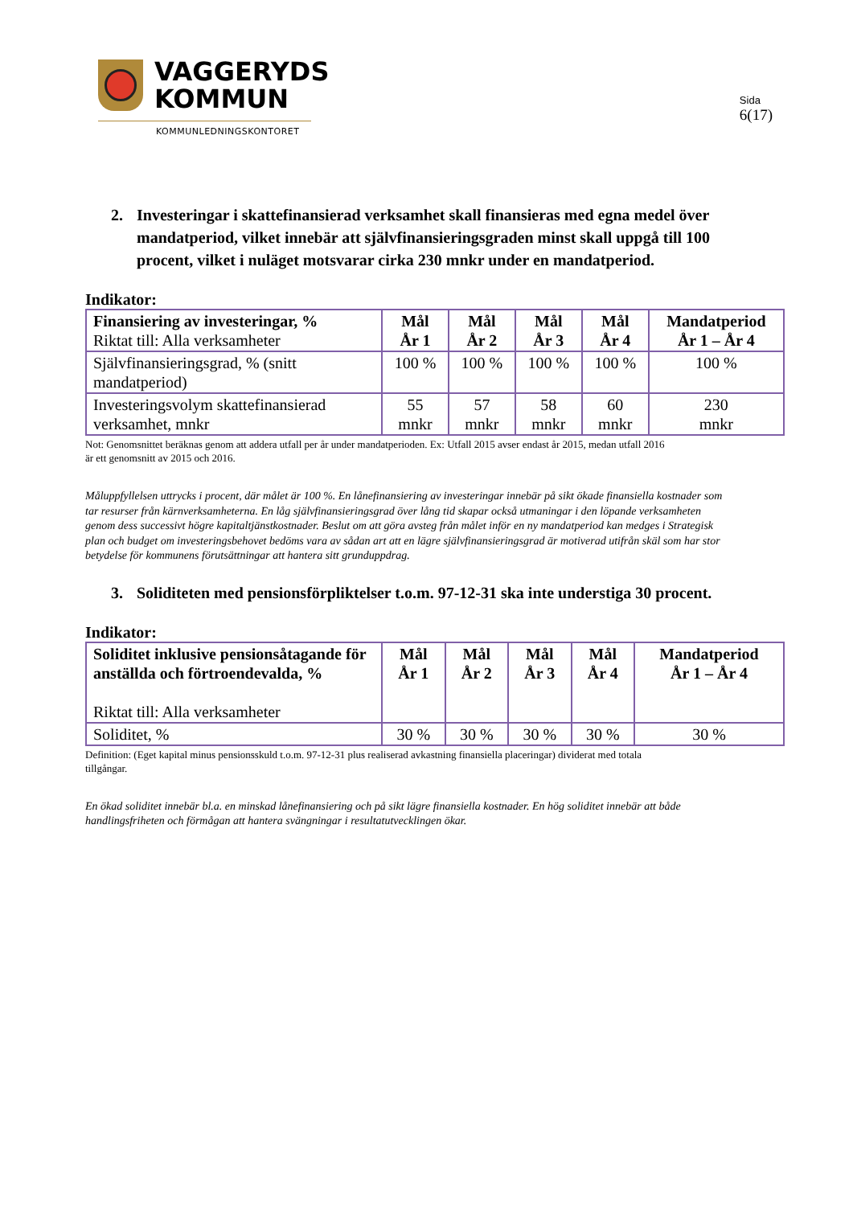VAGGERYDS
KOMMUN
KOMMUNLEDNINGSKONTORET
Sida
6(17)
2. Investeringar i skattefinansierad verksamhet skall finansieras med egna medel över mandatperiod, vilket innebär att självfinansieringsgraden minst skall uppgå till 100 procent, vilket i nuläget motsvarar cirka 230 mnkr under en mandatperiod.
Indikator:
| Finansiering av investeringar, % Riktat till: Alla verksamheter | Mål År 1 | Mål År 2 | Mål År 3 | Mål År 4 | Mandatperiod År 1 – År 4 |
| --- | --- | --- | --- | --- | --- |
| Självfinansieringsgrad, % (snitt mandatperiod) | 100 % | 100 % | 100 % | 100 % | 100 % |
| Investeringsvolym skattefinansierad verksamhet, mnkr | 55 mnkr | 57 mnkr | 58 mnkr | 60 mnkr | 230 mnkr |
Not: Genomsnittet beräknas genom att addera utfall per år under mandatperioden. Ex: Utfall 2015 avser endast år 2015, medan utfall 2016
är ett genomsnitt av 2015 och 2016.
Måluppfyllelsen uttrycks i procent, där målet är 100 %. En lånefinansiering av investeringar innebär på sikt ökade finansiella kostnader som tar resurser från kärnverksamheterna. En låg självfinansieringsgrad över lång tid skapar också utmaningar i den löpande verksamheten genom dess successivt högre kapitaltjänstkostnader. Beslut om att göra avsteg från målet inför en ny mandatperiod kan medges i Strategisk plan och budget om investeringsbehovet bedöms vara av sådan art att en lägre självfinansieringsgrad är motiverad utifrån skäl som har stor betydelse för kommunens förutsättningar att hantera sitt grunduppdrag.
3. Soliditeten med pensionsförpliktelser t.o.m. 97-12-31 ska inte understiga 30 procent.
Indikator:
| Soliditet inklusive pensionsåtagande för anställda och förtroendevalda, % Riktat till: Alla verksamheter | Mål År 1 | Mål År 2 | Mål År 3 | Mål År 4 | Mandatperiod År 1 – År 4 |
| --- | --- | --- | --- | --- | --- |
| Soliditet, % | 30 % | 30 % | 30 % | 30 % | 30 % |
Definition: (Eget kapital minus pensionsskuld t.o.m. 97-12-31 plus realiserad avkastning finansiella placeringar) dividerat med totala
tillgångar.
En ökad soliditet innebär bl.a. en minskad lånefinansiering och på sikt lägre finansiella kostnader. En hög soliditet innebär att både handlingsfriheten och förmågan att hantera svängningar i resultatutvecklingen ökar.